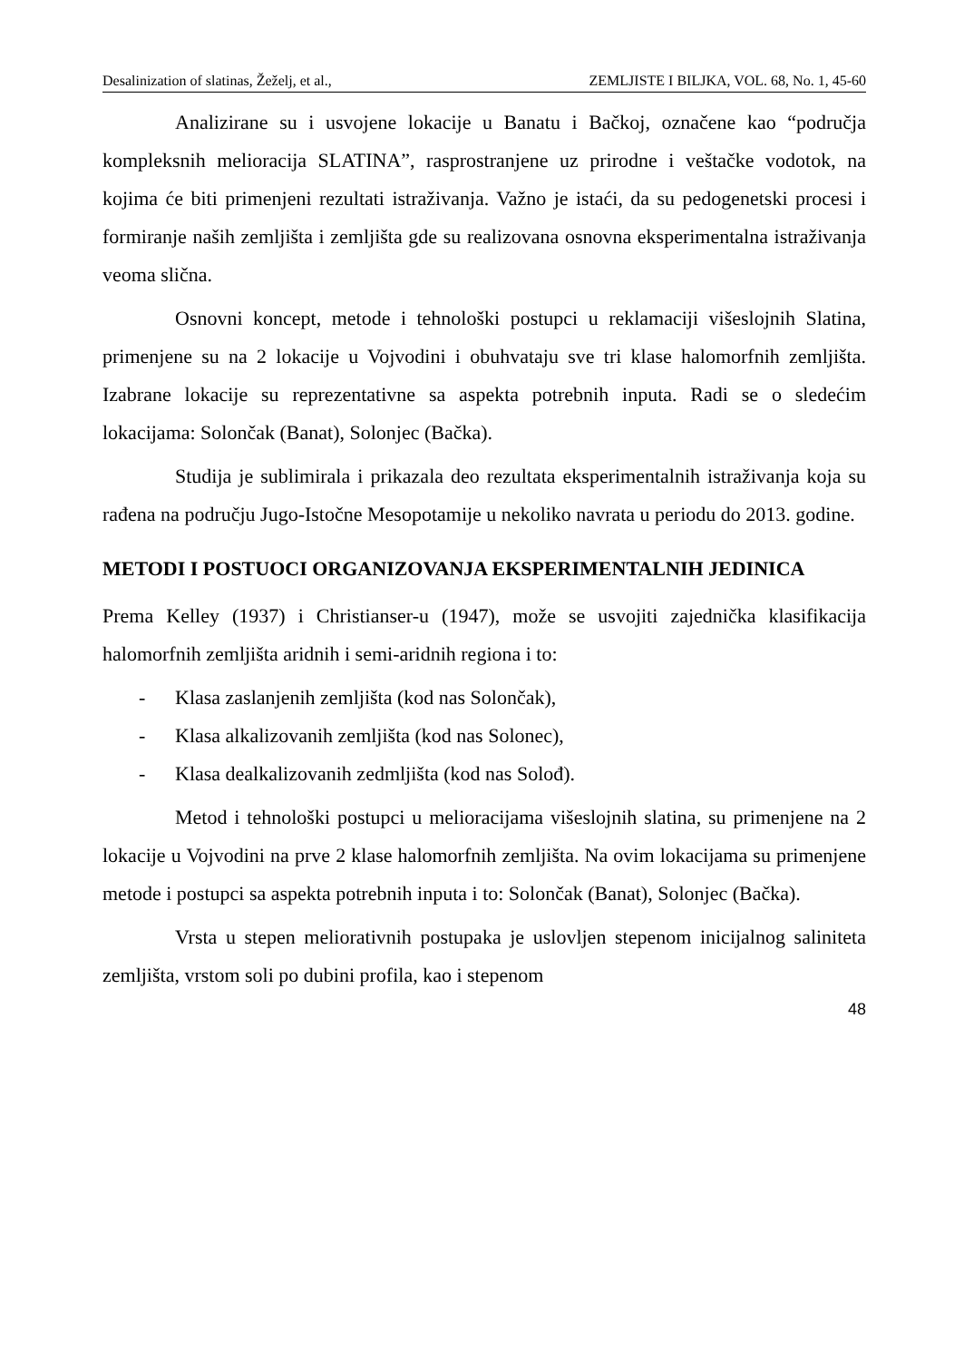Desalinization of slatinas, Žeželj, et al., ZEMLJISTE I BILJKA, VOL. 68, No. 1, 45-60
Analizirane su i usvojene lokacije u Banatu i Bačkoj, označene kao “područja kompleksnih melioracija SLATINA”, rasprostranjene uz prirodne i veštačke vodotok, na kojima će biti primenjeni rezultati istraživanja. Važno je istaći, da su pedogenetski procesi i formiranje naših zemljišta i zemljišta gde su realizovana osnovna eksperimentalna istraživanja veoma slična.
Osnovni koncept, metode i tehnološki postupci u reklamaciji višeslojnih Slatina, primenjene su na 2 lokacije u Vojvodini i obuhvataju sve tri klase halomorfnih zemljišta. Izabrane lokacije su reprezentativne sa aspekta potrebnih inputa. Radi se o sledećim lokacijama: Solončak (Banat), Solonjec (Bačka).
Studija je sublimirala i prikazala deo rezultata eksperimentalnih istraživanja koja su rađena na području Jugo-Istočne Mesopotamije u nekoliko navrata u periodu do 2013. godine.
METODI I POSTUOCI ORGANIZOVANJA EKSPERIMENTALNIH JEDINICA
Prema Kelley (1937) i Christianser-u (1947), može se usvojiti zajednička klasifikacija halomorfnih zemljišta aridnih i semi-aridnih regiona i to:
- Klasa zaslanjenih zemljišta (kod nas Solončak),
- Klasa alkalizovanih zemljišta (kod nas Solonec),
- Klasa dealkalizovanih zedmljišta (kod nas Solođ).
Metod i tehnološki postupci u melioracijama višeslojnih slatina, su primenjene na 2 lokacije u Vojvodini na prve 2 klase halomorfnih zemljišta. Na ovim lokacijama su primenjene metode i postupci sa aspekta potrebnih inputa i to: Solončak (Banat), Solonjec (Bačka).
Vrsta u stepen meliorativnih postupaka je uslovljen stepenom inicijalnog saliniteta zemljišta, vrstom soli po dubini profila, kao i stepenom
48